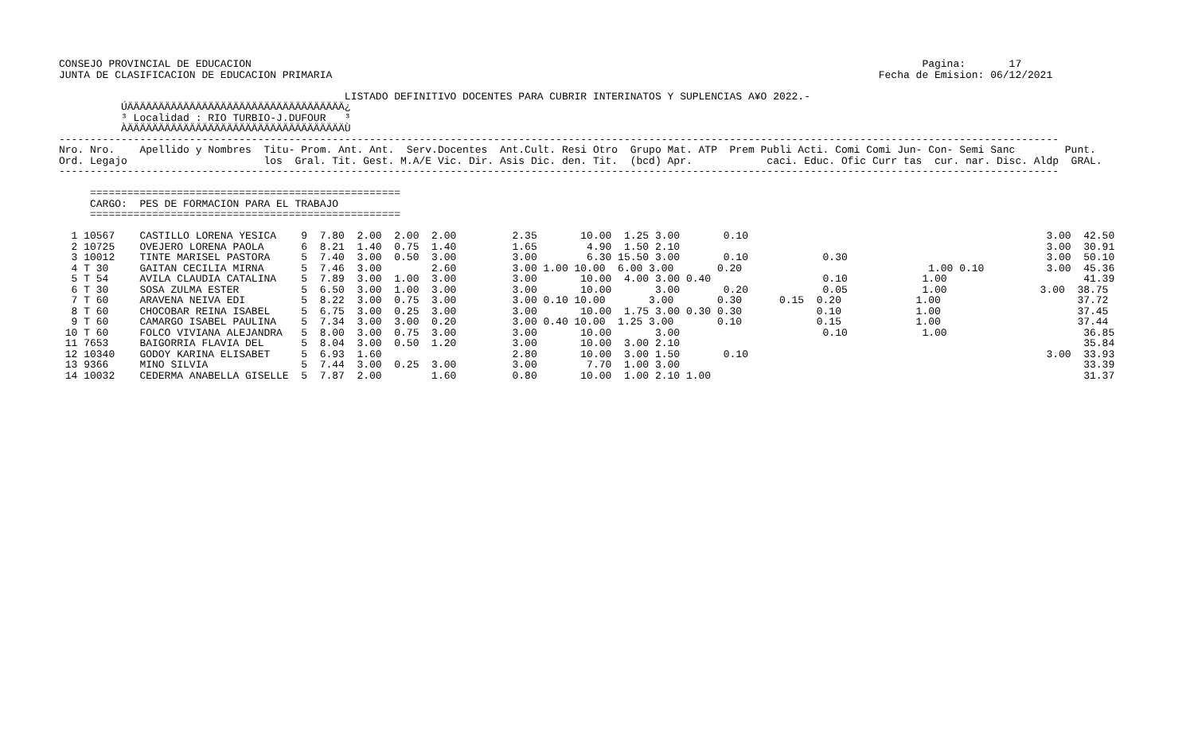CONSEJO PROVINCIAL DE EDUCACION                                                                                                            Pagina:       17
JUNTA DE CLASIFICACION DE EDUCACION PRIMARIA                                                                                        Fecha de Emision: 06/12/2021

                                              LISTADO DEFINITIVO DOCENTES PARA CUBRIR INTERINATOS Y SUPLENCIAS A¥O 2022.-
          ÚÄÄÄÄÄÄÄÄÄÄÄÄÄÄÄÄÄÄÄÄÄÄÄÄÄÄÄÄÄÄÄÄÄÄÄ¿
          ³ Localidad : RIO TURBIO-J.DUFOUR   ³
          ÀÄÄÄÄÄÄÄÄÄÄÄÄÄÄÄÄÄÄÄÄÄÄÄÄÄÄÄÄÄÄÄÄÄÄÄÙ
-----------------------------------------------------------------------------------------------------------------------------------------------------------------
Nro. Nro.    Apellido y Nombres  Titu- Prom. Ant. Ant.  Serv.Docentes  Ant.Cult. Resi Otro  Grupo Mat. ATP  Prem Publi Acti. Comi Comi Jun- Con- Semi Sanc        Punt.
Ord. Legajo                      los  Gral. Tit. Gest. M.A/E Vic. Dir. Asis Dic. den. Tit.  (bcd) Apr.            caci. Educ. Ofic Curr tas  cur. nar. Disc. Aldp  GRAL.
-----------------------------------------------------------------------------------------------------------------------------------------------------------------

     ==================================================
     CARGO:  PES DE FORMACION PARA EL TRABAJO
     ==================================================

  1 10567    CASTILLO LORENA YESICA    9  7.80  2.00  2.00  2.00         2.35       10.00  1.25 3.00       0.10                                                3.00  42.50
  2 10725    OVEJERO LORENA PAOLA      6  8.21  1.40  0.75  1.40         1.65        4.90  1.50 2.10                                                           3.00  30.91
  3 10012    TINTE MARISEL PASTORA     5  7.40  3.00  0.50  3.00         3.00        6.30 15.50 3.00       0.10            0.30                                3.00  50.10
  4 T 30     GAITAN CECILIA MIRNA      5  7.46  3.00        2.60         3.00 1.00 10.00  6.00 3.00       0.20                              1.00 0.10          3.00  45.36
  5 T 54     AVILA CLAUDIA CATALINA    5  7.89  3.00  1.00  3.00         3.00       10.00  4.00 3.00 0.40                  0.10            1.00                      41.39
  6 T 30     SOSA ZULMA ESTER          5  6.50  3.00  1.00  3.00         3.00       10.00       3.00       0.20            0.05            1.00               3.00  38.75
  7 T 60     ARAVENA NEIVA EDI         5  8.22  3.00  0.75  3.00         3.00 0.10 10.00       3.00       0.30      0.15  0.20            1.00                      37.72
  8 T 60     CHOCOBAR REINA ISABEL     5  6.75  3.00  0.25  3.00         3.00       10.00  1.75 3.00 0.30 0.30            0.10            1.00                      37.45
  9 T 60     CAMARGO ISABEL PAULINA    5  7.34  3.00  3.00  0.20         3.00 0.40 10.00  1.25 3.00       0.10            0.15            1.00                      37.44
 10 T 60     FOLCO VIVIANA ALEJANDRA   5  8.00  3.00  0.75  3.00         3.00       10.00       3.00                       0.10            1.00                      36.85
 11 7653     BAIGORRIA FLAVIA DEL      5  8.04  3.00  0.50  1.20         3.00       10.00  3.00 2.10                                                                 35.84
 12 10340    GODOY KARINA ELISABET     5  6.93  1.60                     2.80       10.00  3.00 1.50       0.10                                                3.00  33.93
 13 9366     MINO SILVIA               5  7.44  3.00  0.25  3.00         3.00        7.70  1.00 3.00                                                                 33.39
 14 10032    CEDERMA ANABELLA GISELLE  5  7.87  2.00        1.60         0.80       10.00  1.00 2.10 1.00                                                            31.37